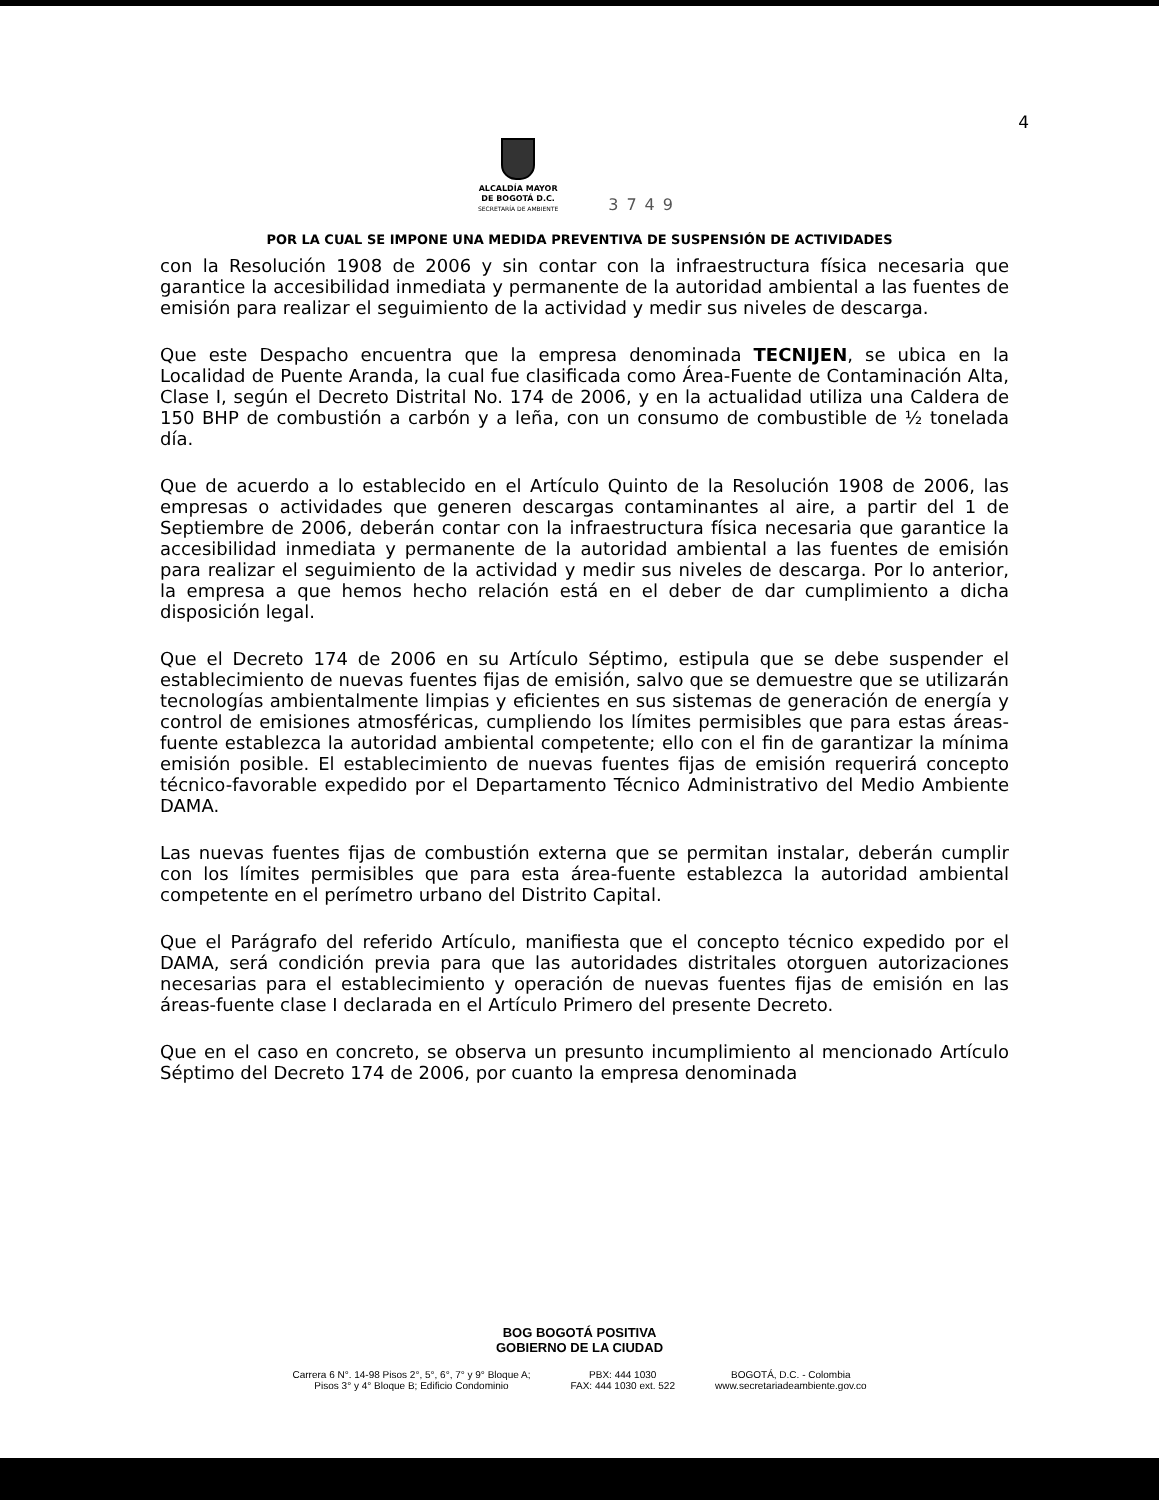4
ALCALDÍA MAYOR
DE BOGOTÁ D.C.
SECRETARÍA DE AMBIENTE
3749
POR LA CUAL SE IMPONE UNA MEDIDA PREVENTIVA DE SUSPENSIÓN DE ACTIVIDADES
con la Resolución 1908 de 2006 y sin contar con la infraestructura física necesaria que garantice la accesibilidad inmediata y permanente de la autoridad ambiental a las fuentes de emisión para realizar el seguimiento de la actividad y medir sus niveles de descarga.
Que este Despacho encuentra que la empresa denominada TECNIJEN, se ubica en la Localidad de Puente Aranda, la cual fue clasificada como Área-Fuente de Contaminación Alta, Clase I, según el Decreto Distrital No. 174 de 2006, y en la actualidad utiliza una Caldera de 150 BHP de combustión a carbón y a leña, con un consumo de combustible de ½ tonelada día.
Que de acuerdo a lo establecido en el Artículo Quinto de la Resolución 1908 de 2006, las empresas o actividades que generen descargas contaminantes al aire, a partir del 1 de Septiembre de 2006, deberán contar con la infraestructura física necesaria que garantice la accesibilidad inmediata y permanente de la autoridad ambiental a las fuentes de emisión para realizar el seguimiento de la actividad y medir sus niveles de descarga. Por lo anterior, la empresa a que hemos hecho relación está en el deber de dar cumplimiento a dicha disposición legal.
Que el Decreto 174 de 2006 en su Artículo Séptimo, estipula que se debe suspender el establecimiento de nuevas fuentes fijas de emisión, salvo que se demuestre que se utilizarán tecnologías ambientalmente limpias y eficientes en sus sistemas de generación de energía y control de emisiones atmosféricas, cumpliendo los límites permisibles que para estas áreas-fuente establezca la autoridad ambiental competente; ello con el fin de garantizar la mínima emisión posible. El establecimiento de nuevas fuentes fijas de emisión requerirá concepto técnico-favorable expedido por el Departamento Técnico Administrativo del Medio Ambiente DAMA.
Las nuevas fuentes fijas de combustión externa que se permitan instalar, deberán cumplir con los límites permisibles que para esta área-fuente establezca la autoridad ambiental competente en el perímetro urbano del Distrito Capital.
Que el Parágrafo del referido Artículo, manifiesta que el concepto técnico expedido por el DAMA, será condición previa para que las autoridades distritales otorguen autorizaciones necesarias para el establecimiento y operación de nuevas fuentes fijas de emisión en las áreas-fuente clase I declarada en el Artículo Primero del presente Decreto.
Que en el caso en concreto, se observa un presunto incumplimiento al mencionado Artículo Séptimo del Decreto 174 de 2006, por cuanto la empresa denominada
BOG BOGOTÁ POSITIVA
GOBIERNO DE LA CIUDAD
Carrera 6 N°. 14-98 Pisos 2°, 5°, 6°, 7° y 9° Bloque A;
Pisos 3° y 4° Bloque B; Edificio Condominio
PBX: 444 1030
FAX: 444 1030 ext. 522
BOGOTÁ, D.C. - Colombia
www.secretariadeambiente.gov.co